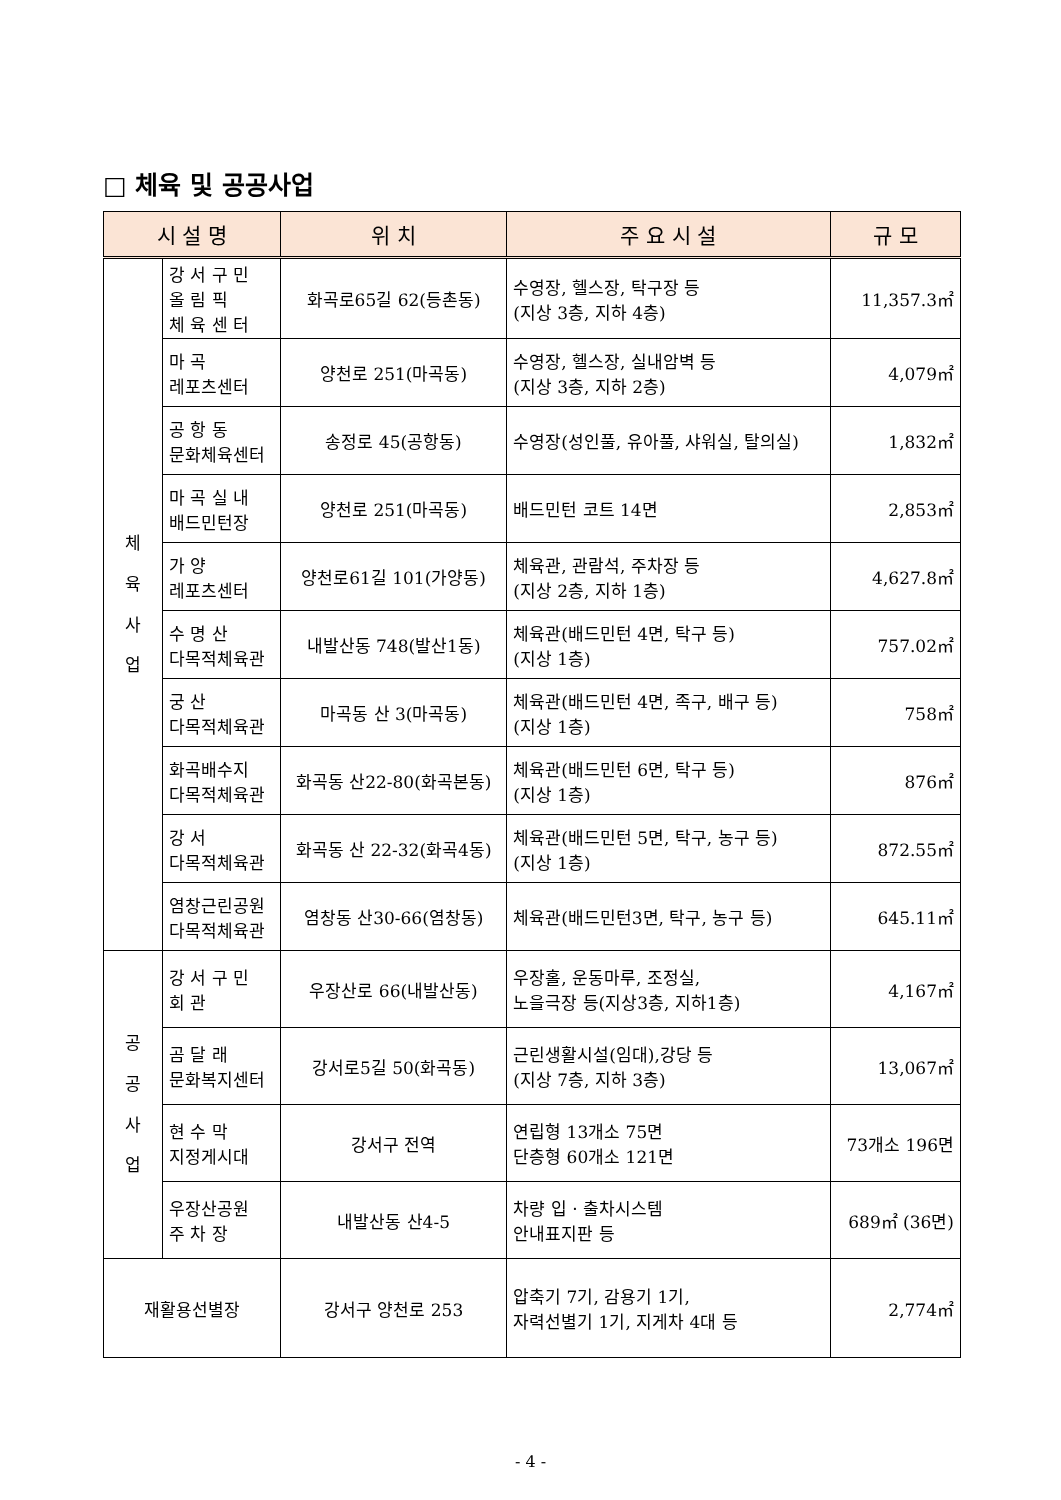□ 체육 및 공공사업
| 시 설 명 | | 위 치 | 주 요 시 설 | 규 모 |
| --- | --- | --- | --- | --- |
| 체 육 사 업 | 강 서 구 민 올 림 픽 체 육 센 터 | 화곡로65길 62(등촌동) | 수영장, 헬스장, 탁구장 등 (지상 3층, 지하 4층) | 11,357.3㎡ |
| | 마 곡 레포츠센터 | 양천로 251(마곡동) | 수영장, 헬스장, 실내암벽 등 (지상 3층, 지하 2층) | 4,079㎡ |
| | 공 항 동 문화체육센터 | 송정로 45(공항동) | 수영장(성인풀, 유아풀, 샤워실, 탈의실) | 1,832㎡ |
| | 마 곡 실 내 배드민턴장 | 양천로 251(마곡동) | 배드민턴 코트 14면 | 2,853㎡ |
| | 가 양 레포츠센터 | 양천로61길 101(가양동) | 체육관, 관람석, 주차장 등 (지상 2층, 지하 1층) | 4,627.8㎡ |
| | 수 명 산 다목적체육관 | 내발산동 748(발산1동) | 체육관(배드민턴 4면, 탁구 등) (지상 1층) | 757.02㎡ |
| | 궁 산 다목적체육관 | 마곡동 산 3(마곡동) | 체육관(배드민턴 4면, 족구, 배구 등) (지상 1층) | 758㎡ |
| | 화곡배수지 다목적체육관 | 화곡동 산22-80(화곡본동) | 체육관(배드민턴 6면, 탁구 등) (지상 1층) | 876㎡ |
| | 강 서 다목적체육관 | 화곡동 산 22-32(화곡4동) | 체육관(배드민턴 5면, 탁구, 농구 등) (지상 1층) | 872.55㎡ |
| | 염창근린공원 다목적체육관 | 염창동 산30-66(염창동) | 체육관(배드민턴3면, 탁구, 농구 등) | 645.11㎡ |
| 공 공 사 업 | 강 서 구 민 회 관 | 우장산로 66(내발산동) | 우장홀, 운동마루, 조정실, 노을극장 등(지상3층, 지하1층) | 4,167㎡ |
| | 곰 달 래 문화복지센터 | 강서로5길 50(화곡동) | 근린생활시설(임대),강당 등 (지상 7층, 지하 3층) | 13,067㎡ |
| | 현 수 막 지정게시대 | 강서구 전역 | 연립형 13개소 75면 단층형 60개소 121면 | 73개소 196면 |
| | 우장산공원 주 차 장 | 내발산동 산4-5 | 차량 입ㆍ출차시스템 안내표지판 등 | 689㎡ (36면) |
| 재활용선별장 | | 강서구 양천로 253 | 압축기 7기, 감용기 1기, 자력선별기 1기, 지게차 4대 등 | 2,774㎡ |
- 4 -